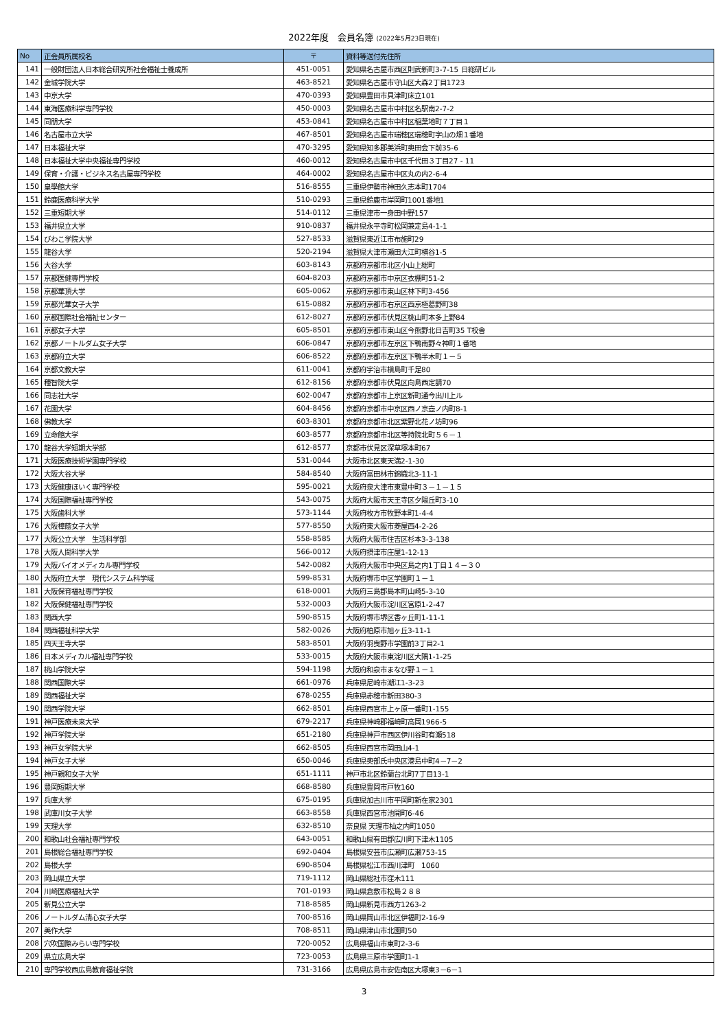2022年度　会員名簿 (2022年5月23日現在)
| No | 正会員所属校名 | 〒 | 資料等送付先住所 |
| --- | --- | --- | --- |
| 141 | 一般財団法人日本総合研究所社会福祉士養成所 | 451-0051 | 愛知県名古屋市西区則武新町3-7-15 日総研ビル |
| 142 | 金城学院大学 | 463-8521 | 愛知県名古屋市守山区大森2丁目1723 |
| 143 | 中京大学 | 470-0393 | 愛知県豊田市貝津町床立101 |
| 144 | 東海医療科学専門学校 | 450-0003 | 愛知県名古屋市中村区名駅南2-7-2 |
| 145 | 同朋大学 | 453-0841 | 愛知県名古屋市中村区稲葉地町７丁目１ |
| 146 | 名古屋市立大学 | 467-8501 | 愛知県名古屋市瑞穂区瑞穂町字山の畑１番地 |
| 147 | 日本福祉大学 | 470-3295 | 愛知県知多郡美浜町奥田会下前35-6 |
| 148 | 日本福祉大学中央福祉専門学校 | 460-0012 | 愛知県名古屋市中区千代田３丁目27 - 11 |
| 149 | 保育・介護・ビジネス名古屋専門学校 | 464-0002 | 愛知県名古屋市中区丸の内2-6-4 |
| 150 | 皇學館大学 | 516-8555 | 三重県伊勢市神田久志本町1704 |
| 151 | 鈴鹿医療科学大学 | 510-0293 | 三重県鈴鹿市岸岡町1001番地1 |
| 152 | 三重短期大学 | 514-0112 | 三重県津市一身田中野157 |
| 153 | 福井県立大学 | 910-0837 | 福井県永平寺町松岡兼定島4-1-1 |
| 154 | びわこ学院大学 | 527-8533 | 滋賀県東近江市布施町29 |
| 155 | 龍谷大学 | 520-2194 | 滋賀県大津市瀬田大江町横谷1-5 |
| 156 | 大谷大学 | 603-8143 | 京都府京都市北区小山上総町 |
| 157 | 京都医健専門学校 | 604-8203 | 京都府京都市中京区衣棚町51-2 |
| 158 | 京都華頂大学 | 605-0062 | 京都府京都市東山区林下町3-456 |
| 159 | 京都光華女子大学 | 615-0882 | 京都府京都市右京区西京極葛野町38 |
| 160 | 京都国際社会福祉センター | 612-8027 | 京都府京都市伏見区桃山町本多上野84 |
| 161 | 京都女子大学 | 605-8501 | 京都府京都市東山区今熊野北日吉町35 T校舎 |
| 162 | 京都ノートルダム女子大学 | 606-0847 | 京都府京都市左京区下鴨南野々神町１番地 |
| 163 | 京都府立大学 | 606-8522 | 京都府京都市左京区下鴨半木町１－５ |
| 164 | 京都文教大学 | 611-0041 | 京都府宇治市槇島町千足80 |
| 165 | 種智院大学 | 612-8156 | 京都府京都市伏見区向島西定請70 |
| 166 | 同志社大学 | 602-0047 | 京都府京都市上京区新町通今出川上ル |
| 167 | 花園大学 | 604-8456 | 京都府京都市中京区西ノ京壺ノ内町8-1 |
| 168 | 佛教大学 | 603-8301 | 京都府京都市北区紫野北花ノ坊町96 |
| 169 | 立命館大学 | 603-8577 | 京都府京都市北区等持院北町５６－１ |
| 170 | 龍谷大学短期大学部 | 612-8577 | 京都市伏見区深草塚本町67 |
| 171 | 大阪医療技術学園専門学校 | 531-0044 | 大阪市北区東天満2-1-30 |
| 172 | 大阪大谷大学 | 584-8540 | 大阪府富田林市錦織北3-11-1 |
| 173 | 大阪健康ほいく専門学校 | 595-0021 | 大阪府泉大津市東豊中町３－１－１５ |
| 174 | 大阪国際福祉専門学校 | 543-0075 | 大阪府大阪市天王寺区夕陽丘町3-10 |
| 175 | 大阪歯科大学 | 573-1144 | 大阪府枚方市牧野本町1-4-4 |
| 176 | 大阪樟蔭女子大学 | 577-8550 | 大阪府東大阪市菱屋西4-2-26 |
| 177 | 大阪公立大学 生活科学部 | 558-8585 | 大阪府大阪市住吉区杉本3-3-138 |
| 178 | 大阪人間科学大学 | 566-0012 | 大阪府摂津市庄屋1-12-13 |
| 179 | 大阪バイオメディカル専門学校 | 542-0082 | 大阪府大阪市中央区島之内1丁目１４－３０ |
| 180 | 大阪府立大学 現代システム科学域 | 599-8531 | 大阪府堺市中区学園町１－１ |
| 181 | 大阪保育福祉専門学校 | 618-0001 | 大阪府三島郡島本町山崎5-3-10 |
| 182 | 大阪保健福祉専門学校 | 532-0003 | 大阪府大阪市淀川区宮原1-2-47 |
| 183 | 関西大学 | 590-8515 | 大阪府堺市堺区香ヶ丘町1-11-1 |
| 184 | 関西福祉科学大学 | 582-0026 | 大阪府柏原市旭ヶ丘3-11-1 |
| 185 | 四天王寺大学 | 583-8501 | 大阪府羽曳野市学園前3丁目2-1 |
| 186 | 日本メディカル福祉専門学校 | 533-0015 | 大阪府大阪市東淀川区大隅1-1-25 |
| 187 | 桃山学院大学 | 594-1198 | 大阪府和泉市まなび野１－１ |
| 188 | 関西国際大学 | 661-0976 | 兵庫県尼崎市潮江1-3-23 |
| 189 | 関西福祉大学 | 678-0255 | 兵庫県赤穂市新田380-3 |
| 190 | 関西学院大学 | 662-8501 | 兵庫県西宮市上ヶ原一番町1-155 |
| 191 | 神戸医療未来大学 | 679-2217 | 兵庫県神崎郡福崎町高岡1966-5 |
| 192 | 神戸学院大学 | 651-2180 | 兵庫県神戸市西区伊川谷町有瀬518 |
| 193 | 神戸女学院大学 | 662-8505 | 兵庫県西宮市岡田山4-1 |
| 194 | 神戸女子大学 | 650-0046 | 兵庫県奥部氏中央区港島中町4－7－2 |
| 195 | 神戸親和女子大学 | 651-1111 | 神戸市北区鈴蘭台北町7丁目13-1 |
| 196 | 豊岡短期大学 | 668-8580 | 兵庫県豊岡市戸牧160 |
| 197 | 兵庫大学 | 675-0195 | 兵庫県加古川市平岡町新在家2301 |
| 198 | 武庫川女子大学 | 663-8558 | 兵庫県西宮市池開町6-46 |
| 199 | 天理大学 | 632-8510 | 奈良県 天理市杣之内町1050 |
| 200 | 和歌山社会福祉専門学校 | 643-0051 | 和歌山県有田郡広川町下津木1105 |
| 201 | 島根総合福祉専門学校 | 692-0404 | 島根県安芸市広瀬町広瀬753-15 |
| 202 | 島根大学 | 690-8504 | 島根県松江市西川津町 1060 |
| 203 | 岡山県立大学 | 719-1112 | 岡山県総社市窪木111 |
| 204 | 川崎医療福祉大学 | 701-0193 | 岡山県倉敷市松島２８８ |
| 205 | 新見公立大学 | 718-8585 | 岡山県新見市西方1263-2 |
| 206 | ノートルダム清心女子大学 | 700-8516 | 岡山県岡山市北区伊福町2-16-9 |
| 207 | 美作大学 | 708-8511 | 岡山県津山市北園町50 |
| 208 | 穴吹国際みらい専門学校 | 720-0052 | 広島県福山市東町2-3-6 |
| 209 | 県立広島大学 | 723-0053 | 広島県三原市学園町1-1 |
| 210 | 専門学校西広島教育福祉学院 | 731-3166 | 広島県広島市安佐南区大塚東3－6－1 |
3